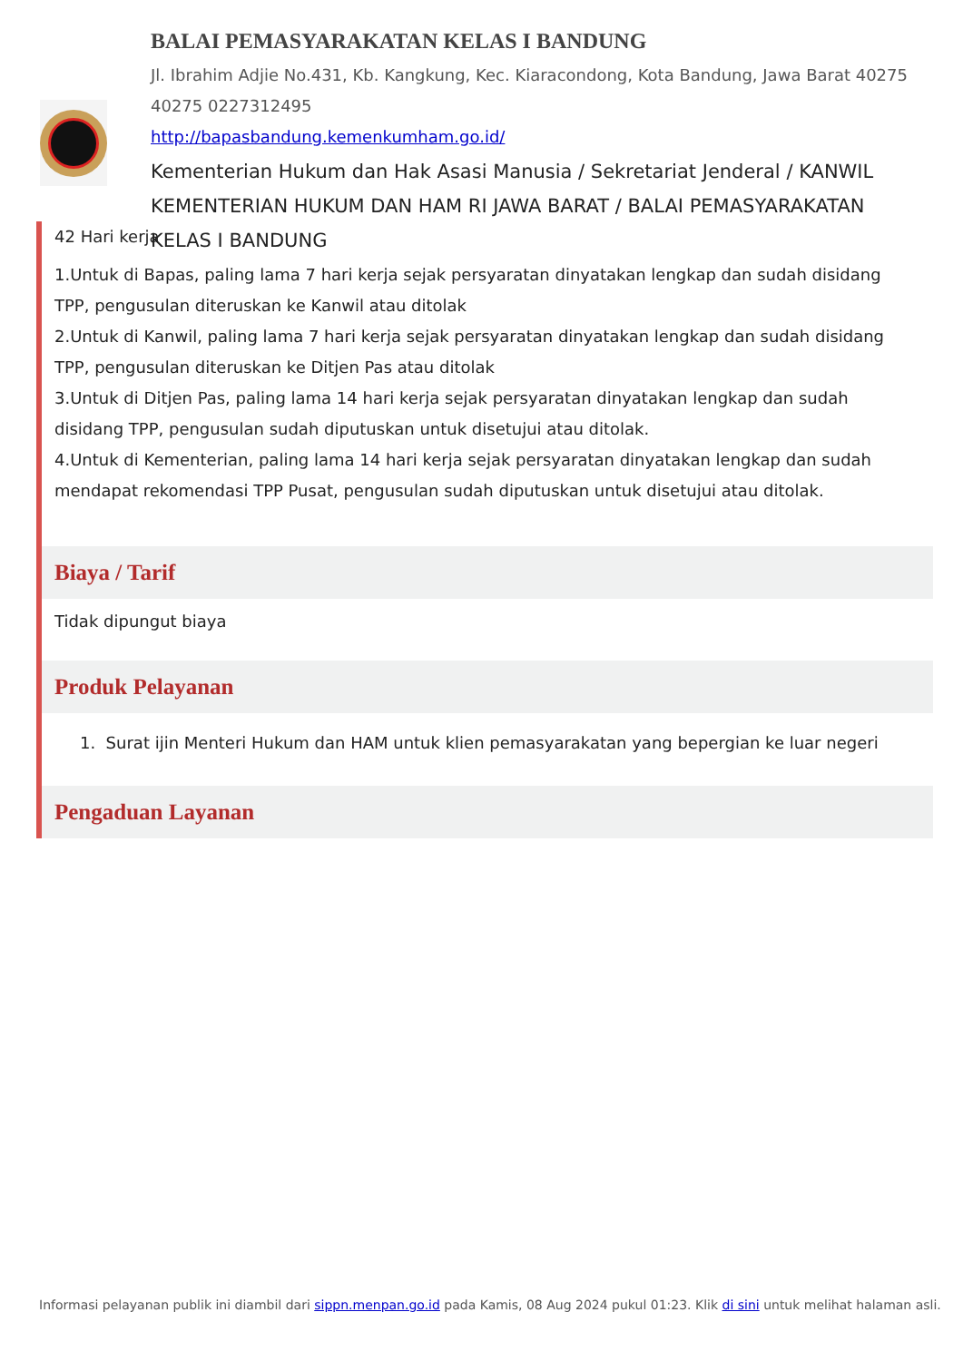BALAI PEMASYARAKATAN KELAS I BANDUNG
Jl. Ibrahim Adjie No.431, Kb. Kangkung, Kec. Kiaracondong, Kota Bandung, Jawa Barat 40275
40275 0227312495
http://bapasbandung.kemenkumham.go.id/
Kementerian Hukum dan Hak Asasi Manusia / Sekretariat Jenderal / KANWIL KEMENTERIAN HUKUM DAN HAM RI JAWA BARAT / BALAI PEMASYARAKATAN KELAS I BANDUNG
42 Hari kerja
1.Untuk di Bapas, paling lama 7 hari kerja sejak persyaratan dinyatakan lengkap dan sudah disidang TPP, pengusulan diteruskan ke Kanwil atau ditolak
2.Untuk di Kanwil, paling lama 7 hari kerja sejak persyaratan dinyatakan lengkap dan sudah disidang TPP, pengusulan diteruskan ke Ditjen Pas atau ditolak
3.Untuk di Ditjen Pas, paling lama 14 hari kerja sejak persyaratan dinyatakan lengkap dan sudah disidang TPP, pengusulan sudah diputuskan untuk disetujui atau ditolak.
4.Untuk di Kementerian, paling lama 14 hari kerja sejak persyaratan dinyatakan lengkap dan sudah mendapat rekomendasi TPP Pusat, pengusulan sudah diputuskan untuk disetujui atau ditolak.
Biaya / Tarif
Tidak dipungut biaya
Produk Pelayanan
1. Surat ijin Menteri Hukum dan HAM untuk klien pemasyarakatan yang bepergian ke luar negeri
Pengaduan Layanan
Informasi pelayanan publik ini diambil dari sippn.menpan.go.id pada Kamis, 08 Aug 2024 pukul 01:23. Klik di sini untuk melihat halaman asli.